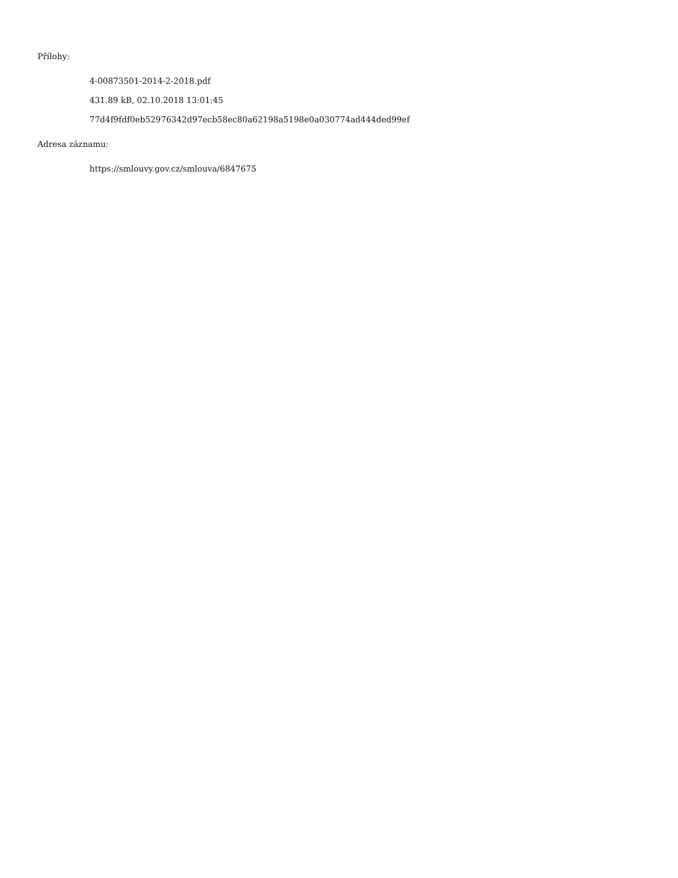Přílohy:
4-00873501-2014-2-2018.pdf
431.89 kB, 02.10.2018 13:01:45
77d4f9fdf0eb52976342d97ecb58ec80a62198a5198e0a030774ad444ded99ef
Adresa záznamu:
https://smlouvy.gov.cz/smlouva/6847675